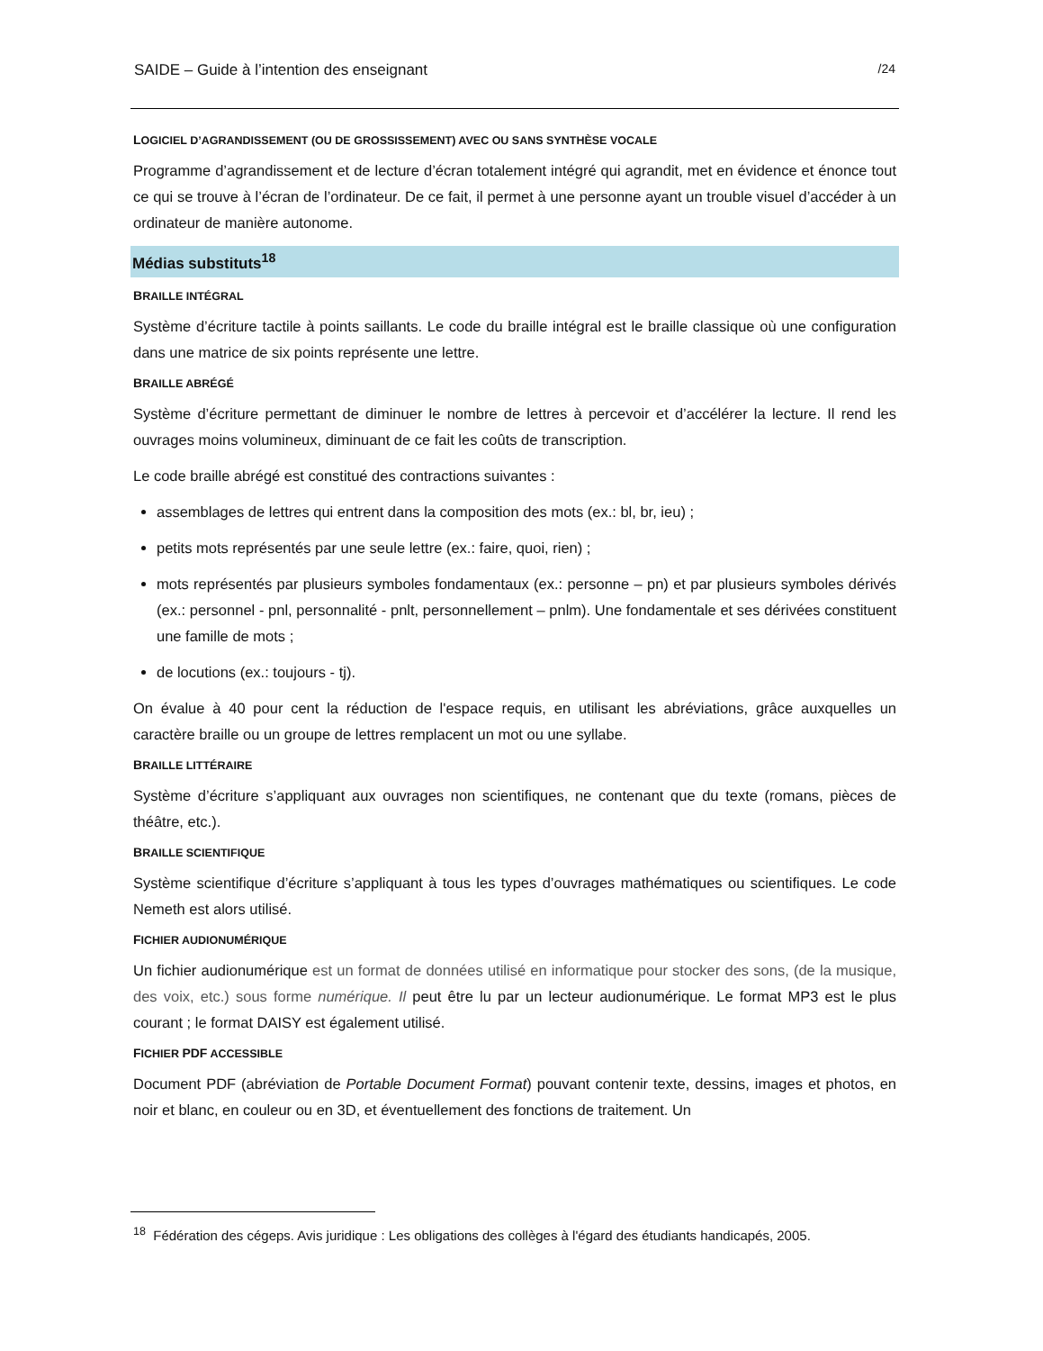SAIDE – Guide à l’intention des enseignant /24
LOGICIEL D’AGRANDISSEMENT (OU DE GROSSISSEMENT) AVEC OU SANS SYNTHÈSE VOCALE
Programme d’agrandissement et de lecture d’écran totalement intégré qui agrandit, met en évidence et énonce tout ce qui se trouve à l’écran de l’ordinateur. De ce fait, il permet à une personne ayant un trouble visuel d’accéder à un ordinateur de manière autonome.
Médias substituts<sup>18</sup>
BRAILLE INTÉGRAL
Système d’écriture tactile à points saillants. Le code du braille intégral est le braille classique où une configuration dans une matrice de six points représente une lettre.
BRAILLE ABRÉGÉ
Système d’écriture permettant de diminuer le nombre de lettres à percevoir et d’accélérer la lecture. Il rend les ouvrages moins volumineux, diminuant de ce fait les coûts de transcription.
Le code braille abrégé est constitué des contractions suivantes :
assemblages de lettres qui entrent dans la composition des mots (ex.: bl, br, ieu) ;
petits mots représentés par une seule lettre (ex.: faire, quoi, rien) ;
mots représentés par plusieurs symboles fondamentaux (ex.: personne – pn) et par plusieurs symboles dérivés (ex.: personnel - pnl, personnalité - pnlt, personnellement – pnlm). Une fondamentale et ses dérivées constituent une famille de mots ;
de locutions (ex.: toujours - tj).
On évalue à 40 pour cent la réduction de l'espace requis, en utilisant les abréviations, grâce auxquelles un caractère braille ou un groupe de lettres remplacent un mot ou une syllabe.
BRAILLE LITTÉRAIRE
Système d’écriture s’appliquant aux ouvrages non scientifiques, ne contenant que du texte (romans, pièces de théâtre, etc.).
BRAILLE SCIENTIFIQUE
Système scientifique d’écriture s’appliquant à tous les types d’ouvrages mathématiques ou scientifiques. Le code Nemeth est alors utilisé.
FICHIER AUDIONUMÉRIQUE
Un fichier audionumérique est un format de données utilisé en informatique pour stocker des sons, (de la musique, des voix, etc.) sous forme numérique. Il peut être lu par un lecteur audionumérique. Le format MP3 est le plus courant ; le format DAISY est également utilisé.
FICHIER PDF ACCESSIBLE
Document PDF (abréviation de Portable Document Format) pouvant contenir texte, dessins, images et photos, en noir et blanc, en couleur ou en 3D, et éventuellement des fonctions de traitement. Un
<sup>18</sup> Fédération des cégeps. Avis juridique : Les obligations des collèges à l'égard des étudiants handicapés, 2005.